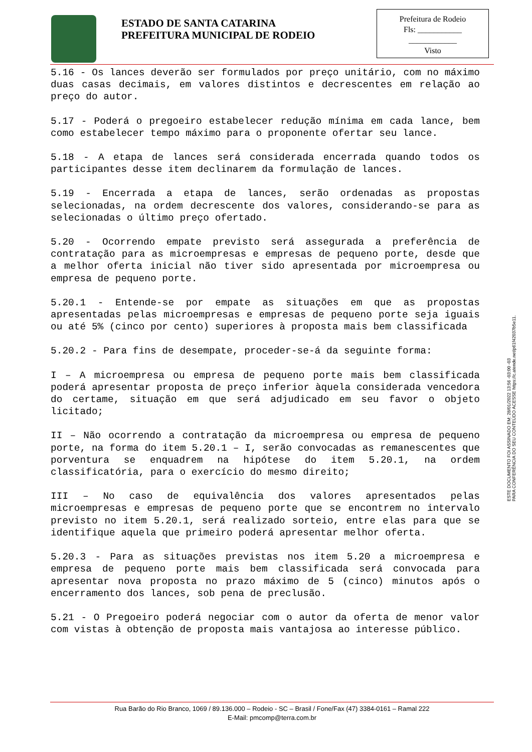ESTADO DE SANTA CATARINA
PREFEITURA MUNICIPAL DE RODEIO
Prefeitura de Rodeio
Fls: ___________
____________
Visto
5.16 - Os lances deverão ser formulados por preço unitário, com no máximo duas casas decimais, em valores distintos e decrescentes em relação ao preço do autor.
5.17 - Poderá o pregoeiro estabelecer redução mínima em cada lance, bem como estabelecer tempo máximo para o proponente ofertar seu lance.
5.18 - A etapa de lances será considerada encerrada quando todos os participantes desse item declinarem da formulação de lances.
5.19 - Encerrada a etapa de lances, serão ordenadas as propostas selecionadas, na ordem decrescente dos valores, considerando-se para as selecionadas o último preço ofertado.
5.20 - Ocorrendo empate previsto será assegurada a preferência de contratação para as microempresas e empresas de pequeno porte, desde que a melhor oferta inicial não tiver sido apresentada por microempresa ou empresa de pequeno porte.
5.20.1 - Entende-se por empate as situações em que as propostas apresentadas pelas microempresas e empresas de pequeno porte seja iguais ou até 5% (cinco por cento) superiores à proposta mais bem classificada
5.20.2 - Para fins de desempate, proceder-se-á da seguinte forma:
I – A microempresa ou empresa de pequeno porte mais bem classificada poderá apresentar proposta de preço inferior àquela considerada vencedora do certame, situação em que será adjudicado em seu favor o objeto licitado;
II – Não ocorrendo a contratação da microempresa ou empresa de pequeno porte, na forma do item 5.20.1 – I, serão convocadas as remanescentes que porventura se enquadrem na hipótese do item 5.20.1, na ordem classificatória, para o exercício do mesmo direito;
III – No caso de equivalência dos valores apresentados pelas microempresas e empresas de pequeno porte que se encontrem no intervalo previsto no item 5.20.1, será realizado sorteio, entre elas para que se identifique aquela que primeiro poderá apresentar melhor oferta.
5.20.3 - Para as situações previstas nos item 5.20 a microempresa e empresa de pequeno porte mais bem classificada será convocada para apresentar nova proposta no prazo máximo de 5 (cinco) minutos após o encerramento dos lances, sob pena de preclusão.
5.21 - O Pregoeiro poderá negociar com o autor da oferta de menor valor com vistas à obtenção de proposta mais vantajosa ao interesse público.
ESTE DOCUMENTO FOI ASSINADO EM: 28/01/2022 13:56 -03:00 -03
PARA CONFERÊNCIA DO SEU CONTEÚDO ACESSE https://c.atende.net/p61f42037b5e11.
Rua Barão do Rio Branco, 1069 / 89.136.000 – Rodeio - SC – Brasil / Fone/Fax (47) 3384-0161 – Ramal 222
E-Mail: pmcomp@terra.com.br